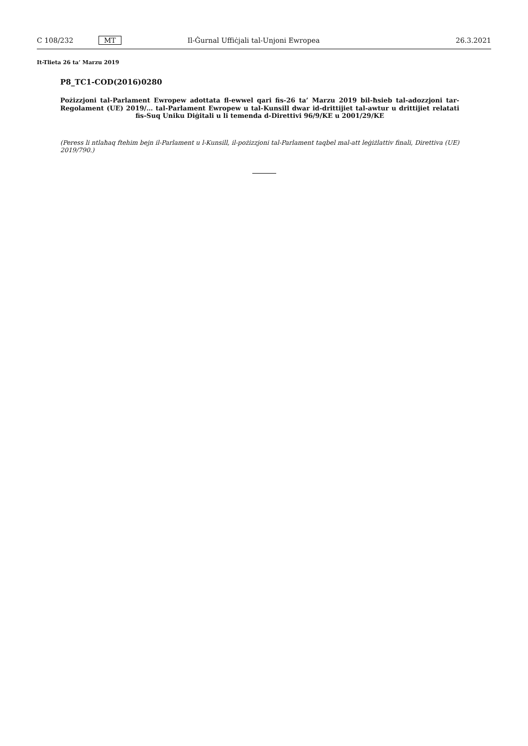C 108/232 MT Il-Ġurnal Uffiċjali tal-Unjoni Ewropea 26.3.2021
It-Tlieta 26 ta’ Marzu 2019
P8_TC1-COD(2016)0280
Pożizzjoni tal-Parlament Ewropew adottata fl-ewwel qari fis-26 ta’ Marzu 2019 bil-ħsieb tal-adozzjoni tar-Regolament (UE) 2019/… tal-Parlament Ewropew u tal-Kunsill dwar id-drittijiet tal-awtur u drittijiet relatati fis-Suq Uniku Diġitali u li temenda d-Direttivi 96/9/KE u 2001/29/KE
(Peress li ntlaħaq ftehim bejn il-Parlament u l-Kunsill, il-pożizzjoni tal-Parlament taqbel mal-att leġiżlattiv finali, Direttiva (UE) 2019/790.)